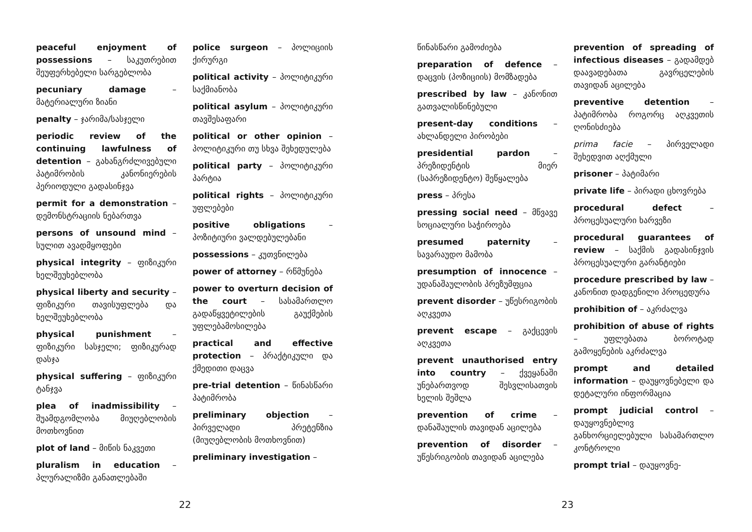peaceful enjoyment of possessions – საკუთრებით შეუფერხებელი სარგებლობა
pecuniary damage – მატერიალური ზიანი
penalty – ჯარიმა/სასჯელი
periodic review of the continuing lawfulness of detention – გახანგრძლივებული პატიმრობის კანონიერების პერიოდული გადასინჯვა
permit for a demonstration – დემონსტრაციის ნებართვა
persons of unsound mind – სულით ავადმყოფები
physical integrity – ფიზიკური ხელშეუხებლობა
physical liberty and security – ფიზიკური თავისუფლება და ხელშეუხებლობა
physical punishment – ფიზიკური სასჯელი; ფიზიკურად დასჯა
physical suffering – ფიზიკური ტანჯვა
plea of inadmissibility – შუამდგომლობა მიუღებლობის მოთხოვნით
plot of land – მიწის ნაკვეთი
pluralism in education – პლურალიზმი განათლებაში
police surgeon – პოლიციის ქირურგი
political activity – პოლიტიკური საქმიანობა
political asylum – პოლიტიკური თავშესაფარი
political or other opinion – პოლიტიკური თუ სხვა შეხედულება
political party – პოლიტიკური პარტია
political rights – პოლიტიკური უფლებები
positive obligations – პოზიტიური ვალდებულებანი
possessions – კუთვნილება
power of attorney – რწმუნება
power to overturn decision of the court – სასამართლო გადაწყვეტილების გაუქმების უფლებამოსილება
practical and effective protection – პრაქტიკული და ქმედითი დაცვა
pre-trial detention – წინასწარი პატიმრობა
preliminary objection – პირველადი პრეტენზია (მიუღებლობის მოთხოვნით)
preliminary investigation –
22
წინასწარი გამოძიება
preparation of defence – დაცვის (პოზიციის) მომზადება
prescribed by law – კანონით გათვალისწინებული
present-day conditions – ახლანდელი პირობები
presidential pardon – პრეზიდენტის მიერ (საპრეზიდენტო) შეწყალება
press – პრესა
pressing social need – მწვავე სოციალური საჭიროება
presumed paternity – სავარაუდო მამობა
presumption of innocence – უდანაშაულობის პრეზუმფცია
prevent disorder – უწესრიგობის აღკვეთა
prevent escape – გაქცევის აღკვეთა
prevent unauthorised entry into country – ქვეყანაში უნებართვოდ შესვლისათვის ხელის შეშლა
prevention of crime – დანაშაულის თავიდან აცილება
prevention of disorder – უწესრიგობის თავიდან აცილება
prevention of spreading of infectious diseases – გადამდებ დაავადებათა გავრცელების თავიდან აცილება
preventive detention – პატიმრობა როგორც აღკვეთის ღონისძიება
prima facie – პირველადი შეხედვით აღქმული
prisoner – პატიმარი
private life – პირადი ცხოვრება
procedural defect – პროცესუალური ხარვეზი
procedural guarantees of review – საქმის გადასინჯვის პროცესუალური გარანტიები
procedure prescribed by law – კანონით დადგენილი პროცედურა
prohibition of – აკრძალვა
prohibition of abuse of rights – უფლებათა ბოროტად გამოყენების აკრძალვა
prompt and detailed information – დაუყოვნებელი და დეტალური ინფორმაცია
prompt judicial control – დაუყოვნებლივ განხორციელებული სასამართლო კონტროლი
prompt trial – დაუყოვნე-
23